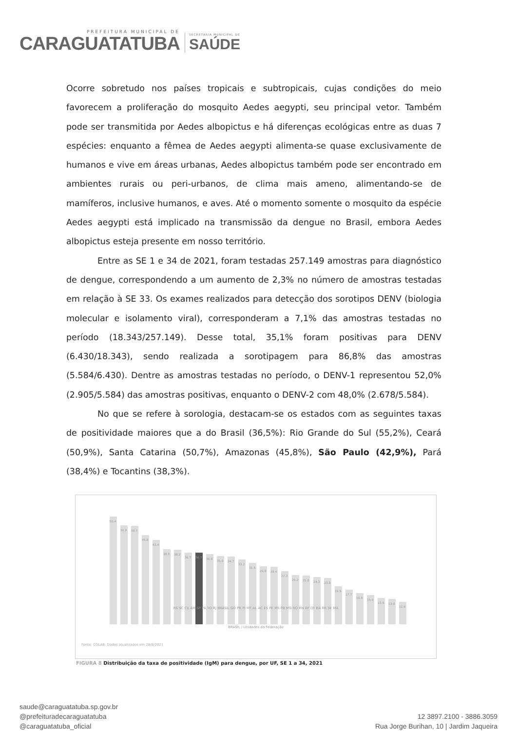PREFEITURA MUNICIPAL DE
CARAGUATATUBA
SECRETARIA MUNICIPAL DE
SAÚDE
Ocorre sobretudo nos países tropicais e subtropicais, cujas condições do meio favorecem a proliferação do mosquito Aedes aegypti, seu principal vetor. Também pode ser transmitida por Aedes albopictus e há diferenças ecológicas entre as duas 7 espécies: enquanto a fêmea de Aedes aegypti alimenta-se quase exclusivamente de humanos e vive em áreas urbanas, Aedes albopictus também pode ser encontrado em ambientes rurais ou peri-urbanos, de clima mais ameno, alimentando-se de mamíferos, inclusive humanos, e aves. Até o momento somente o mosquito da espécie Aedes aegypti está implicado na transmissão da dengue no Brasil, embora Aedes albopictus esteja presente em nosso território.
Entre as SE 1 e 34 de 2021, foram testadas 257.149 amostras para diagnóstico de dengue, correspondendo a um aumento de 2,3% no número de amostras testadas em relação à SE 33. Os exames realizados para detecção dos sorotipos DENV (biologia molecular e isolamento viral), corresponderam a 7,1% das amostras testadas no período (18.343/257.149). Desse total, 35,1% foram positivas para DENV (6.430/18.343), sendo realizada a sorotipagem para 86,8% das amostras (5.584/6.430). Dentre as amostras testadas no período, o DENV-1 representou 52,0% (2.905/5.584) das amostras positivas, enquanto o DENV-2 com 48,0% (2.678/5.584).
No que se refere à sorologia, destacam-se os estados com as seguintes taxas de positividade maiores que a do Brasil (36,5%): Rio Grande do Sul (55,2%), Ceará (50,9%), Santa Catarina (50,7%), Amazonas (45,8%), São Paulo (42,9%), Pará (38,4%) e Tocantins (38,3%).
55.4
50.9
50.7
45.8
43.4
38.5
38.2
36.7
36.7
36.0
35.0
34.7
33.2
31.5
29.8
29.4
27.3
25.2
25.0
24.3
23.8
19.5
17.7
16.0
15.0
13.5
13.0
11.6
RS SC CE AM SP PA TO RJ BRASIL GO PR PI MT AL AC ES PE MS PB MG RO RN AP DF BA RR SE MA
BRASIL / Unidades da Federação
Fonte: CGLAB. Dados atualizados em 28/8/2021
FIGURA 8 Distribuição da taxa de positividade (IgM) para dengue, por UF, SE 1 a 34, 2021
saude@caraguatatuba.sp.gov.br
@prefeituradecaraguatatuba
@caraguatatuba_oficial
12 3897.2100 - 3886.3059
Rua Jorge Burihan, 10 | Jardim Jaqueira